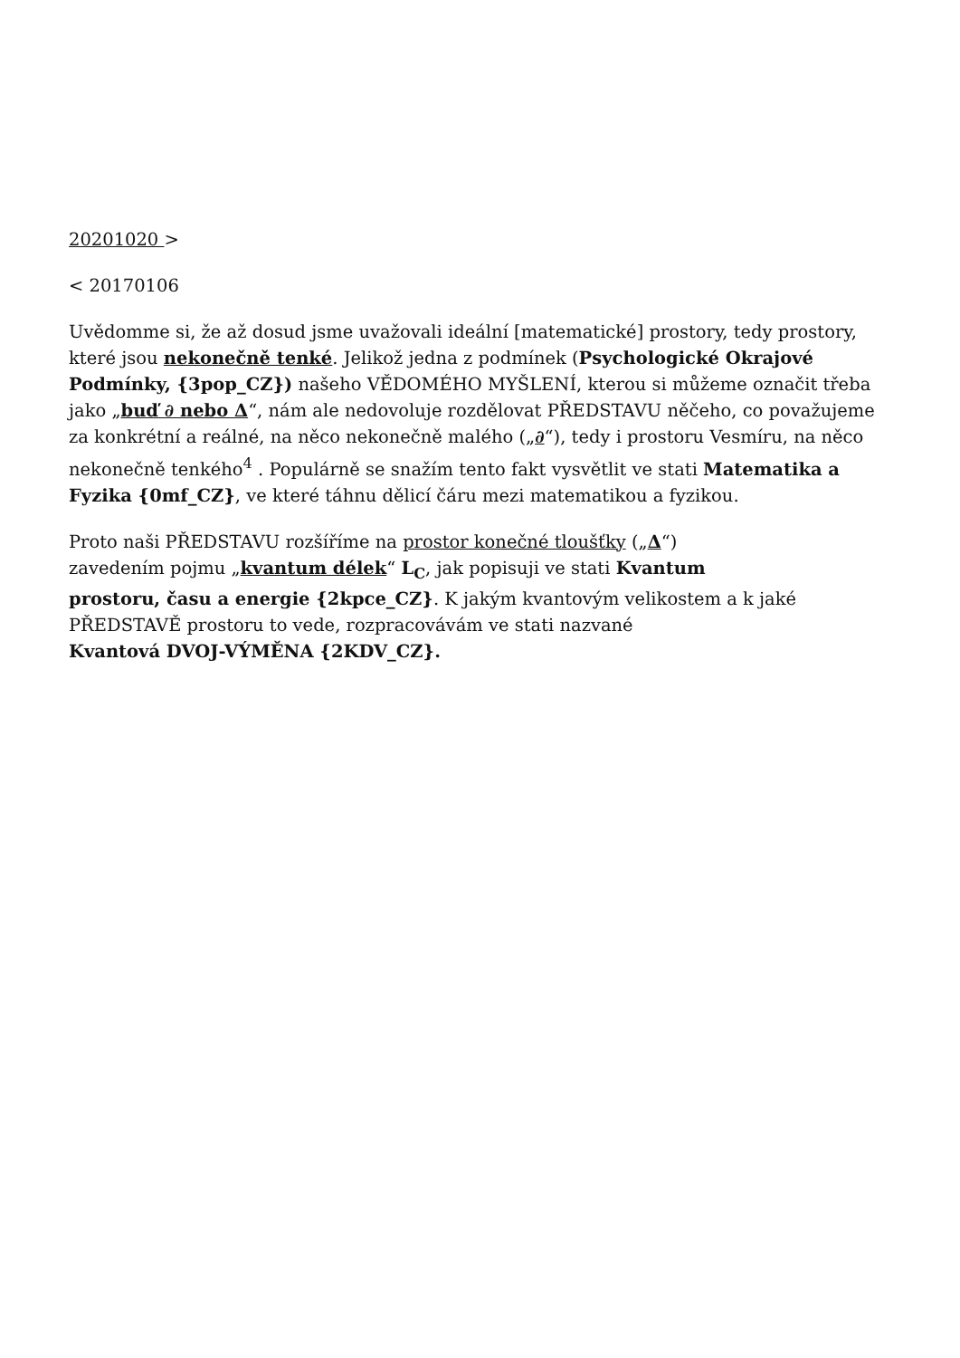20201020 >
< 20170106
Uvědomme si, že až dosud jsme uvažovali ideální [matematické] prostory, tedy prostory, které jsou nekonečně tenké. Jelikož jedna z podmínek (Psychologické Okrajové Podmínky, {3pop_CZ}) našeho VĚDOMÉHO MYŠLENÍ, kterou si můžeme označit třeba jako „buď ∂ nebo Δ“, nám ale nedovoluje rozdělovat PŘEDSTAVU něčeho, co považujeme za konkrétní a reálné, na něco nekonečně malého („∂“), tedy i prostoru Vesmíru, na něco nekonečně tenkého<sup>4</sup> . Populárně se snažím tento fakt vysvětlit ve stati Matematika a Fyzika {0mf_CZ}, ve které táhnu dělicí čáru mezi matematikou a fyzikou.
Proto naši PŘEDSTAVU rozšíříme na prostor konečné tloušťky („Δ“)
zavedením pojmu „kvantum délek“ L<sub>C</sub>, jak popisuji ve stati Kvantum
prostoru, času a energie {2kpce_CZ}. K jakým kvantovým velikostem a k jaké PŘEDSTAVĚ prostoru to vede, rozpracovávám ve stati nazvané
Kvantová DVOJ-VÝMĚNA {2KDV_CZ}.